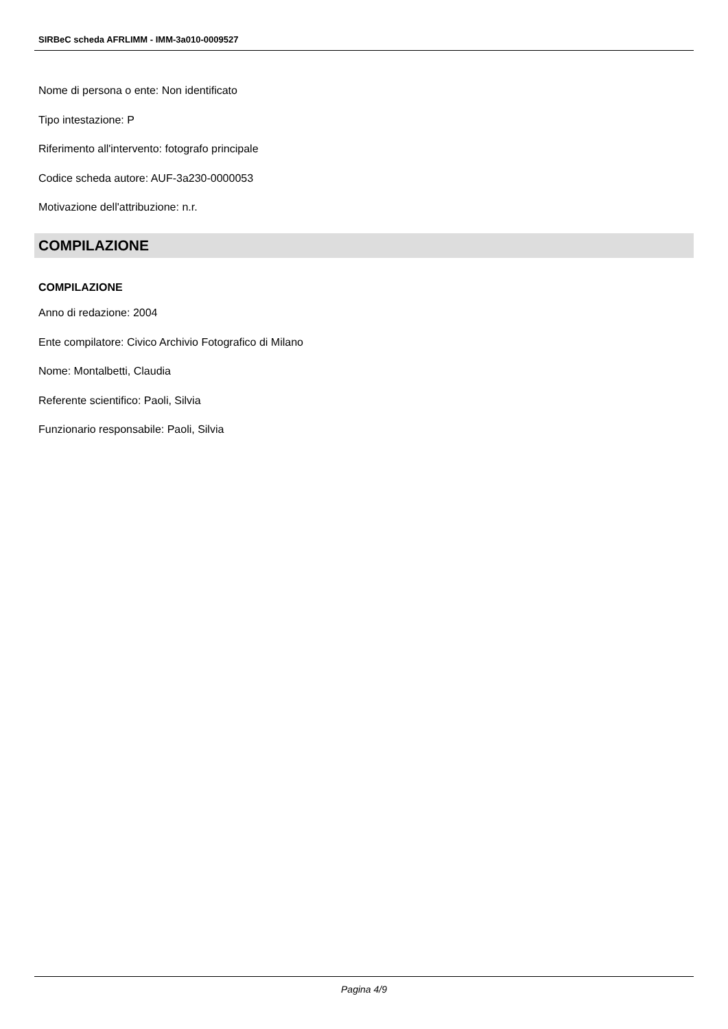SIRBeC scheda AFRLIMM - IMM-3a010-0009527
Nome di persona o ente: Non identificato
Tipo intestazione: P
Riferimento all'intervento: fotografo principale
Codice scheda autore: AUF-3a230-0000053
Motivazione dell'attribuzione: n.r.
COMPILAZIONE
COMPILAZIONE
Anno di redazione: 2004
Ente compilatore: Civico Archivio Fotografico di Milano
Nome: Montalbetti, Claudia
Referente scientifico: Paoli, Silvia
Funzionario responsabile: Paoli, Silvia
Pagina 4/9